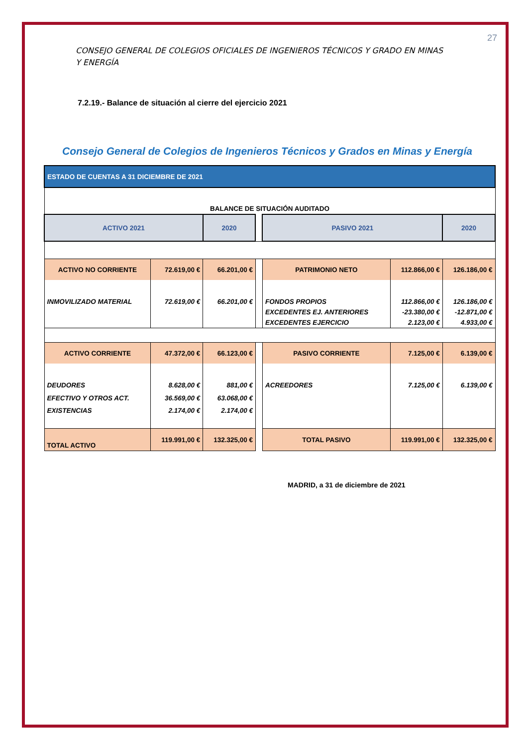27
CONSEJO GENERAL DE COLEGIOS OFICIALES DE INGENIEROS TÉCNICOS Y GRADO EN MINAS Y ENERGÍA
7.2.19.- Balance de situación al cierre del ejercicio 2021
Consejo General de Colegios de Ingenieros Técnicos y Grados en Minas y Energía
| ESTADO DE CUENTAS A 31 DICIEMBRE DE 2021 | | | | | | |
| BALANCE DE SITUACIÓN AUDITADO | | | | | | |
| ACTIVO 2021 | | 2020 | | PASIVO 2021 | | 2020 |
| ACTIVO NO CORRIENTE | 72.619,00 € | 66.201,00 € | | PATRIMONIO NETO | 112.866,00 € | 126.186,00 € |
| INMOVILIZADO MATERIAL | 72.619,00 € | 66.201,00 € | | FONDOS PROPIOS | 112.866,00 € | 126.186,00 € |
| | | | | EXCEDENTES EJ. ANTERIORES | -23.380,00 € | -12.871,00 € |
| | | | | EXCEDENTES EJERCICIO | 2.123,00 € | 4.933,00 € |
| ACTIVO CORRIENTE | 47.372,00 € | 66.123,00 € | | PASIVO CORRIENTE | 7.125,00 € | 6.139,00 € |
| DEUDORES | 8.628,00 € | 881,00 € | | ACREEDORES | 7.125,00 € | 6.139,00 € |
| EFECTIVO Y OTROS ACT. | 36.569,00 € | 63.068,00 € | | | | |
| EXISTENCIAS | 2.174,00 € | 2.174,00 € | | | | |
| TOTAL ACTIVO | 119.991,00 € | 132.325,00 € | | TOTAL PASIVO | 119.991,00 € | 132.325,00 € |
MADRID, a 31 de diciembre de 2021